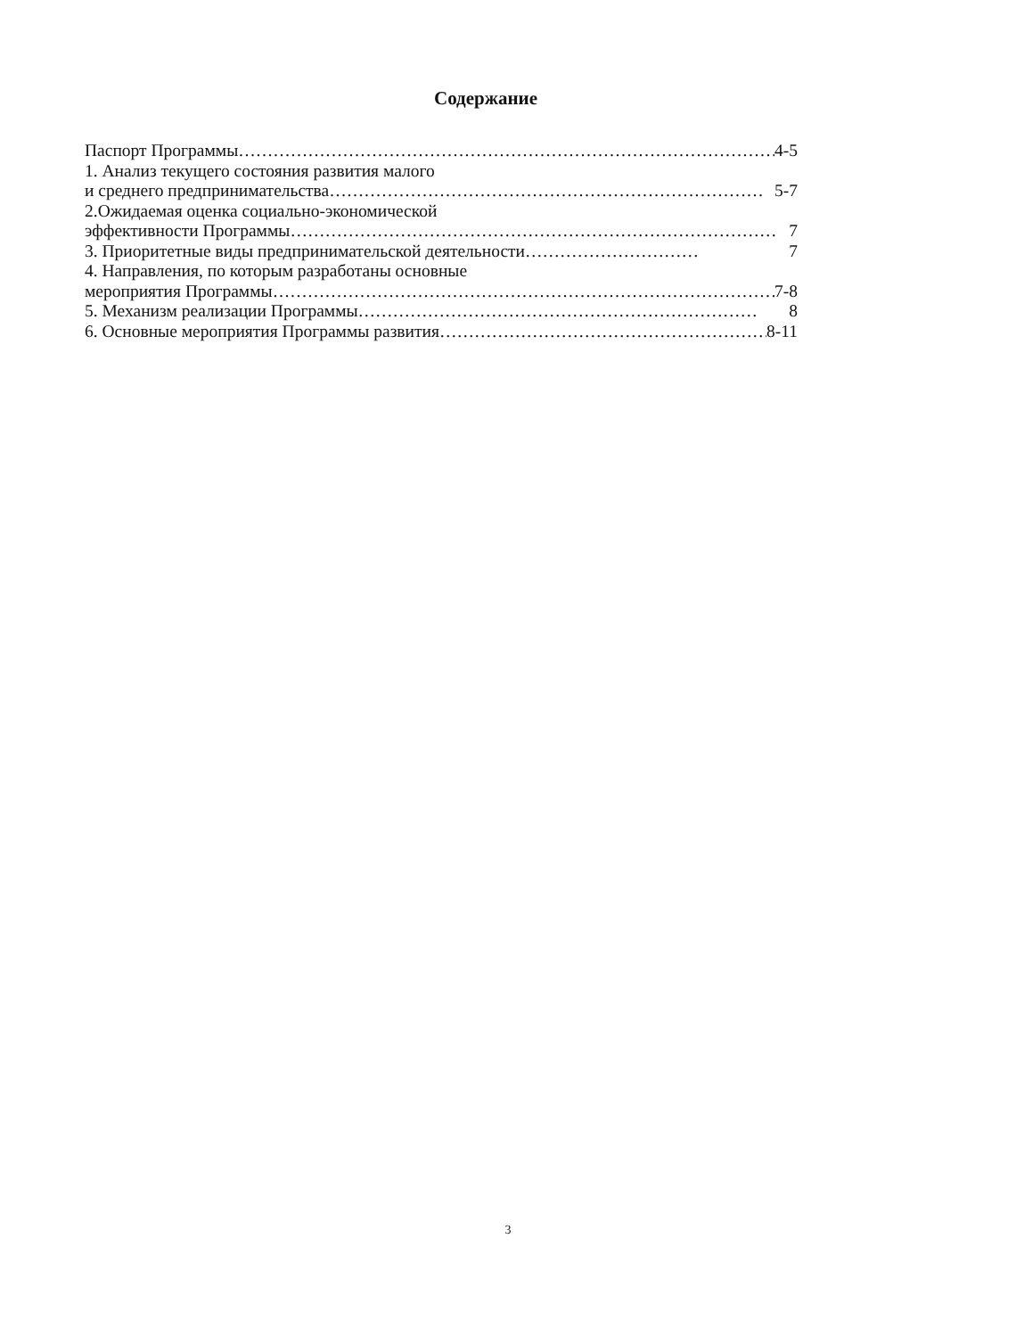Содержание
Паспорт Программы ………………………………………………………………………………… 4-5
1. Анализ текущего состояния развития малого
и среднего предпринимательства ………………………………………………………………… 5-7
2.Ожидаемая оценка социально-экономической
эффективности Программы ………………………………………………………………………… 7
3. Приоритетные виды предпринимательской деятельности ………………………… 7
4. Направления, по которым разработаны основные
мероприятия Программы …………………………………………………………………………… 7-8
5. Механизм реализации Программы …………………………………………………………… 8
6. Основные мероприятия Программы развития ………………………………………………… 8-11
3